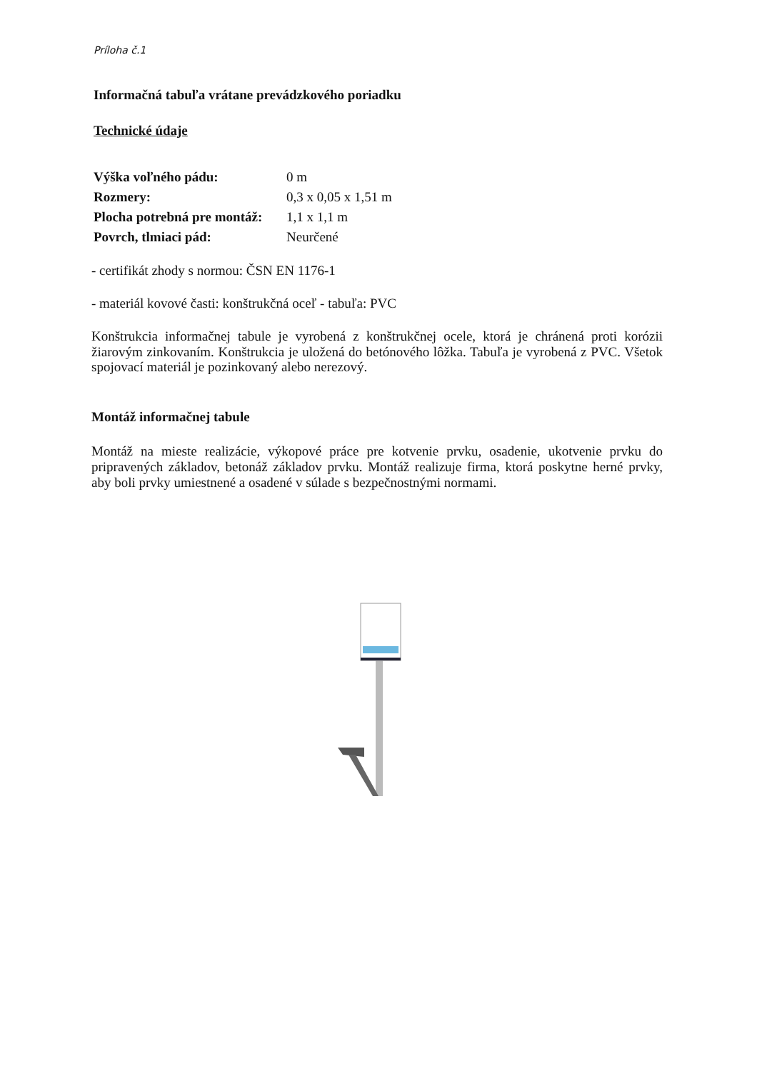Príloha č.1
Informačná tabuľa vrátane prevádzkového poriadku
Technické údaje
| Výška voľného pádu: | 0 m |
| Rozmery: | 0,3 x 0,05 x 1,51 m |
| Plocha potrebná pre montáž: | 1,1 x 1,1 m |
| Povrch, tlmiaci pád: | Neurčené |
- certifikát zhody s normou: ČSN EN 1176-1
- materiál kovové časti: konštrukčná oceľ - tabuľa: PVC
Konštrukcia informačnej tabule je vyrobená z konštrukčnej ocele, ktorá je chránená proti korózii žiarovým zinkovaním. Konštrukcia je uložená do betónového lôžka. Tabuľa je vyrobená z PVC. Všetok spojovací materiál je pozinkovaný alebo nerezový.
Montáž informačnej tabule
Montáž na mieste realizácie, výkopové práce pre kotvenie prvku, osadenie, ukotvenie prvku do pripravených základov, betonáž základov prvku. Montáž realizuje firma, ktorá poskytne herné prvky, aby boli prvky umiestnené a osadené v súlade s bezpečnostnými normami.